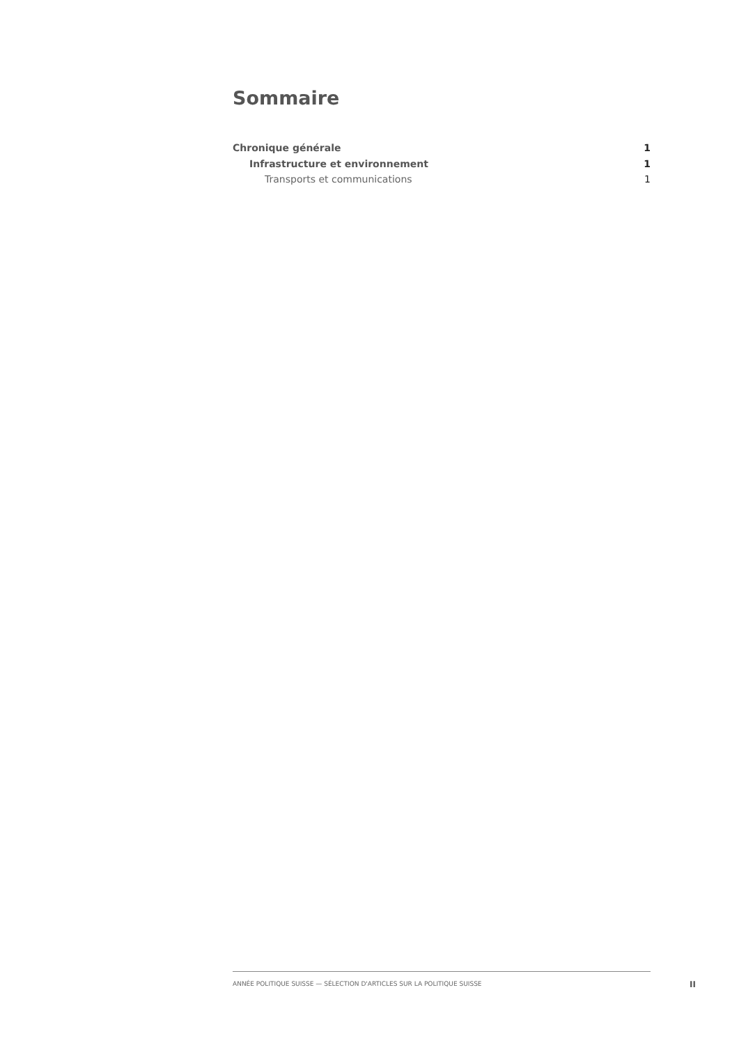Sommaire
Chronique générale 1
Infrastructure et environnement 1
Transports et communications 1
ANNÉE POLITIQUE SUISSE — SÉLECTION D'ARTICLES SUR LA POLITIQUE SUISSE
II